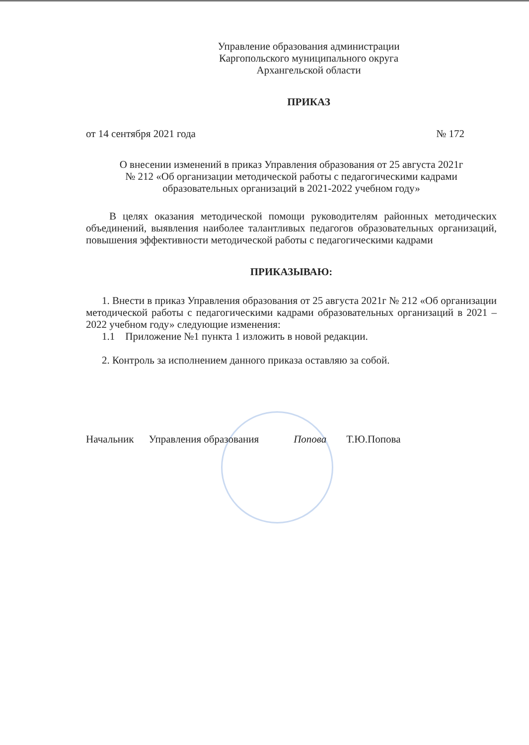Управление образования администрации
Каргопольского муниципального округа
Архангельской области
ПРИКАЗ
от 14 сентября 2021 года № 172
О внесении изменений в приказ Управления образования от 25 августа 2021г
№ 212 «Об организации методической работы с педагогическими кадрами
образовательных организаций в 2021-2022 учебном году»
В целях оказания методической помощи руководителям районных методических объединений, выявления наиболее талантливых педагогов образовательных организаций, повышения эффективности методической работы с педагогическими кадрами
ПРИКАЗЫВАЮ:
1. Внести в приказ Управления образования от 25 августа 2021г № 212 «Об организации методической работы с педагогическими кадрами образовательных организаций в 2021 – 2022 учебном году» следующие изменения:
1.1 Приложение №1 пункта 1 изложить в новой редакции.
2. Контроль за исполнением данного приказа оставляю за собой.
Начальник Управления образования Попова Т.Ю.Попова